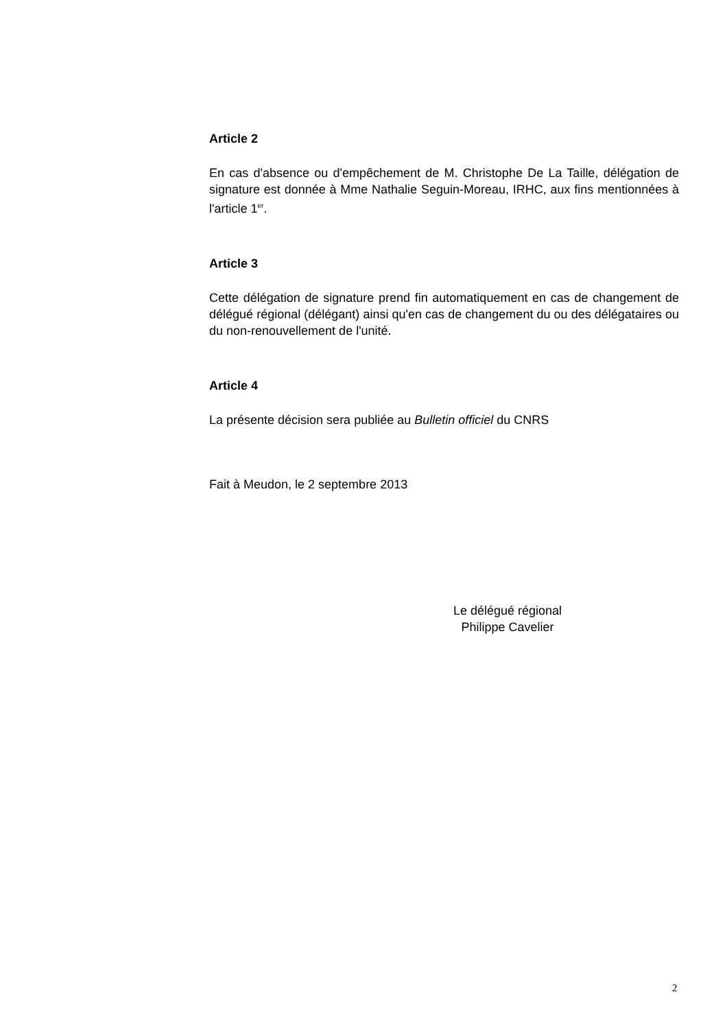Article 2
En cas d'absence ou d'empêchement de M. Christophe De La Taille, délégation de signature est donnée à Mme Nathalie Seguin-Moreau, IRHC, aux fins mentionnées à l'article 1<sup>er</sup>.
Article 3
Cette délégation de signature prend fin automatiquement en cas de changement de délégué régional (délégant) ainsi qu'en cas de changement du ou des délégataires ou du non-renouvellement de l'unité.
Article 4
La présente décision sera publiée au Bulletin officiel du CNRS
Fait à Meudon, le 2 septembre 2013
Le délégué régional
Philippe Cavelier
2